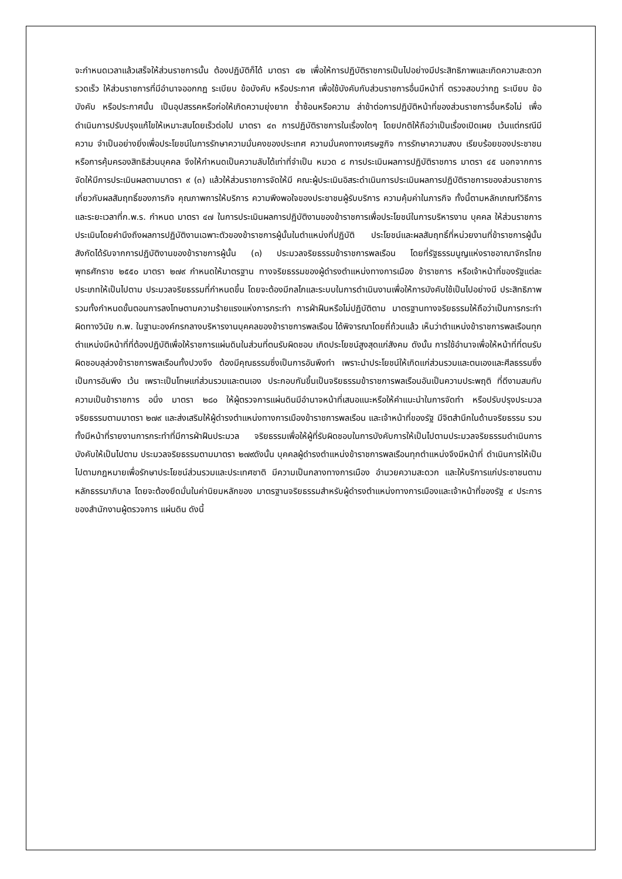จะกำหนดเวลาแล้วเสร็จให้ส่วนราชการนั้น ต้องปฏิบัติก็ได้ มาตรา ๔๒ เพื่อให้การปฏิบัติราชการเป็นไปอย่างมีประสิทธิภาพและเกิดความสะดวกรวดเร็ว ให้ส่วนราชการที่มีอำนาจออกกฎ ระเบียบ ข้อบังคับ หรือประกาศ เพื่อใช้บังคับกับส่วนราชการอื่นมีหน้าที่ ตรวจสอบว่ากฎ ระเบียบ ข้อบังคับ หรือประกาศนั้น เป็นอุปสรรคหรือก่อให้เกิดความยุ่งยาก ซ้ำซ้อนหรือความ ล่าช้าต่อการปฏิบัติหน้าที่ของส่วนราชการอื่นหรือไม่ เพื่อดำเนินการปรับปรุงแก้ไขให้เหมาะสมโดยเร็วต่อไป มาตรา ๔๓ การปฏิบัติราชการในเรื่องใดๆ โดยปกติให้ถือว่าเป็นเรื่องเปิดเผย เว้นแต่กรณีมีความ จำเป็นอย่างยิ่งเพื่อประโยชน์ในการรักษาความมั่นคงของประเทศ ความมั่นคงทางเศรษฐกิจ การรักษาความสงบ เรียบร้อยของประชาชน หรือการคุ้มครองสิทธิส่วนบุคคล จึงให้กำหนดเป็นความลับได้เท่าที่จำเป็น หมวด ๘ การประเมินผลการปฏิบัติราชการ มาตรา ๔๕ นอกจากการจัดให้มีการประเมินผลตามมาตรา ๙ (๓) แล้วให้ส่วนราชการจัดให้มี คณะผู้ประเมินอิสระดำเนินการประเมินผลการปฏิบัติราชการของส่วนราชการเกี่ยวกับผลสัมฤทธิ์ของภารกิจ คุณภาพการให้บริการ ความพึงพอใจของประชาชนผู้รับบริการ ความคุ้มค่าในภารกิจ ทั้งนี้ตามหลักเกณฑ์วิธีการ และระยะเวลาที่ก.พ.ร. กำหนด มาตรา ๔๗ ในการประเมินผลการปฏิบัติงานของข้าราชการเพื่อประโยชน์ในการบริหารงาน บุคคล ให้ส่วนราชการประเมินโดยคำนึงถึงผลการปฏิบัติงานเฉพาะตัวของข้าราชการผู้นั้นในตำแหน่งที่ปฏิบัติ ประโยชน์และผลสัมฤทธิ์ที่หน่วยงานที่ข้าราชการผู้นั้นสังกัดได้รับจากการปฏิบัติงานของข้าราชการผู้นั้น (๓) ประมวลจริยธรรมข้าราชการพลเรือน โดยที่รัฐธรรมนูญแห่งราชอาณาจักรไทย พุทธศักราช ๒๕๕๐ มาตรา ๒๗๙ กำหนดให้มาตรฐาน ทางจริยธรรมของผู้ดำรงตำแหน่งทางการเมือง ข้าราชการ หรือเจ้าหน้าที่ของรัฐแต่ละประเภทให้เป็นไปตาม ประมวลจริยธรรมที่กำหนดขึ้น โดยจะต้องมีกลไกและระบบในการดำเนินงานเพื่อให้การบังคับใช้เป็นไปอย่างมี ประสิทธิภาพ รวมทั้งกำหนดขั้นตอนการลงโทษตามความร้ายแรงแห่งการกระทำ การฝ่าฝืนหรือไม่ปฏิบัติตาม มาตรฐานทางจริยธรรมให้ถือว่าเป็นการกระทำผิดทางวินัย ก.พ. ในฐานะองค์กรกลางบริหารงานบุคคลของข้าราชการพลเรือน ได้พิจารณาโดยถี่ถ้วนแล้ว เห็นว่าตำแหน่งข้าราชการพลเรือนทุกตำแหน่งมีหน้าที่ที่ต้องปฏิบัติเพื่อให้ราชการแผ่นดินในส่วนที่ตนรับผิดชอบ เกิดประโยชน์สูงสุดแก่สังคม ดังนั้น การใช้อำนาจเพื่อให้หน้าที่ที่ตนรับผิดชอบลุล่วงข้าราชการพลเรือนทั้งปวงจึง ต้องมีคุณธรรมซึ่งเป็นการอันพึงทำ เพราะนำประโยชน์ให้เกิดแก่ส่วนรวมและตนเองและศีลธรรมซึ่งเป็นการอันพึง เว้น เพราะเป็นโทษแก่ส่วนรวมและตนเอง ประกอบกันขึ้นเป็นจริยธรรมข้าราชการพลเรือนอันเป็นความประพฤติ ที่ดีงามสมกับความเป็นข้าราชการ อนึ่ง มาตรา ๒๘๐ ให้ผู้ตรวจการแผ่นดินมีอำนาจหน้าที่เสนอแนะหรือให้คำแนะนำในการจัดทำ หรือปรับปรุงประมวลจริยธรรมตามมาตรา ๒๗๙ และส่งเสริมให้ผู้ดำรงตำแหน่งทางการเมืองข้าราชการพลเรือน และเจ้าหน้าที่ของรัฐ มีจิตสำนึกในด้านจริยธรรม รวมทั้งมีหน้าที่รายงานการกระทำที่มีการฝ่าฝืนประมวล จริยธรรมเพื่อให้ผู้ที่รับผิดชอบในการบังคับการให้เป็นไปตามประมวลจริยธรรมดำเนินการบังคับให้เป็นไปตาม ประมวลจริยธรรมตามมาตรา ๒๗๙ดังนั้น บุคคลผู้ดำรงตำแหน่งข้าราชการพลเรือนทุกตำแหน่งจึงมีหน้าที่ ดำเนินการให้เป็นไปตามกฎหมายเพื่อรักษาประโยชน์ส่วนรวมและประเทศชาติ มีความเป็นกลางทางการเมือง อำนวยความสะดวก และให้บริการแก่ประชาชนตามหลักธรรมาภิบาล โดยจะต้องยึดมั่นในค่านิยมหลักของ มาตรฐานจริยธรรมสำหรับผู้ดำรงตำแหน่งทางการเมืองและเจ้าหน้าที่ของรัฐ ๙ ประการของสำนักงานผู้ตรวจการ แผ่นดิน ดังนี้